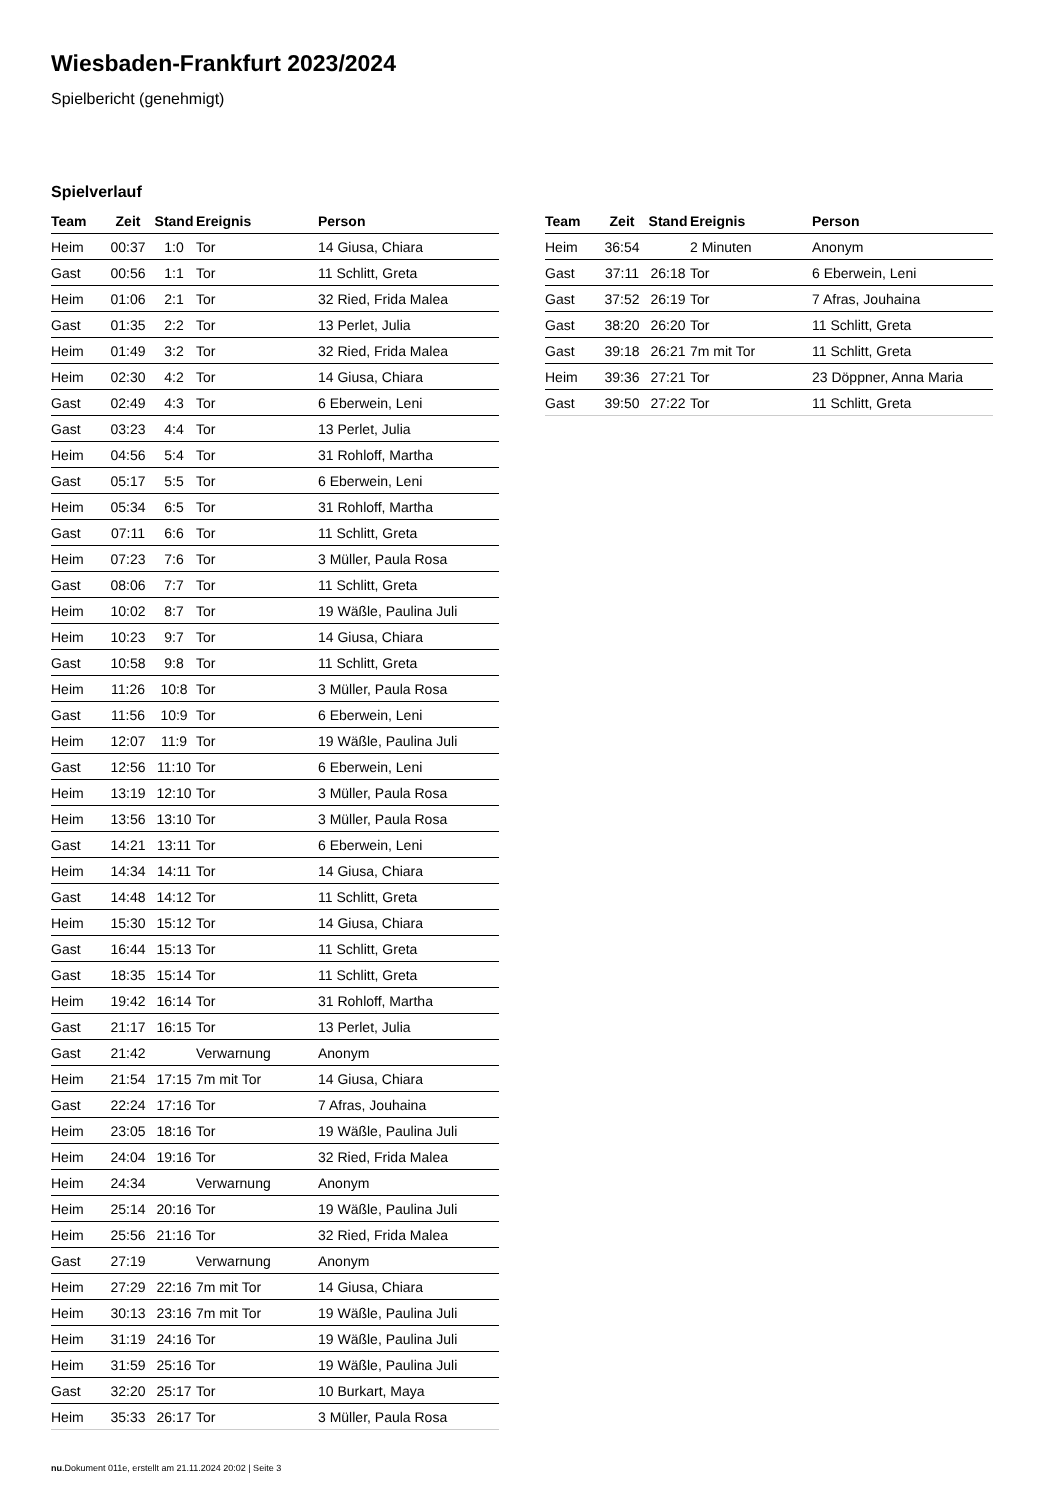Wiesbaden-Frankfurt 2023/2024
Spielbericht (genehmigt)
Spielverlauf
| Team | Zeit | Stand | Ereignis | Person |
| --- | --- | --- | --- | --- |
| Heim | 00:37 | 1:0 | Tor | 14 Giusa, Chiara |
| Gast | 00:56 | 1:1 | Tor | 11 Schlitt, Greta |
| Heim | 01:06 | 2:1 | Tor | 32 Ried, Frida Malea |
| Gast | 01:35 | 2:2 | Tor | 13 Perlet, Julia |
| Heim | 01:49 | 3:2 | Tor | 32 Ried, Frida Malea |
| Heim | 02:30 | 4:2 | Tor | 14 Giusa, Chiara |
| Gast | 02:49 | 4:3 | Tor | 6 Eberwein, Leni |
| Gast | 03:23 | 4:4 | Tor | 13 Perlet, Julia |
| Heim | 04:56 | 5:4 | Tor | 31 Rohloff, Martha |
| Gast | 05:17 | 5:5 | Tor | 6 Eberwein, Leni |
| Heim | 05:34 | 6:5 | Tor | 31 Rohloff, Martha |
| Gast | 07:11 | 6:6 | Tor | 11 Schlitt, Greta |
| Heim | 07:23 | 7:6 | Tor | 3 Müller, Paula Rosa |
| Gast | 08:06 | 7:7 | Tor | 11 Schlitt, Greta |
| Heim | 10:02 | 8:7 | Tor | 19 Wäßle, Paulina Juli |
| Heim | 10:23 | 9:7 | Tor | 14 Giusa, Chiara |
| Gast | 10:58 | 9:8 | Tor | 11 Schlitt, Greta |
| Heim | 11:26 | 10:8 | Tor | 3 Müller, Paula Rosa |
| Gast | 11:56 | 10:9 | Tor | 6 Eberwein, Leni |
| Heim | 12:07 | 11:9 | Tor | 19 Wäßle, Paulina Juli |
| Gast | 12:56 | 11:10 | Tor | 6 Eberwein, Leni |
| Heim | 13:19 | 12:10 | Tor | 3 Müller, Paula Rosa |
| Heim | 13:56 | 13:10 | Tor | 3 Müller, Paula Rosa |
| Gast | 14:21 | 13:11 | Tor | 6 Eberwein, Leni |
| Heim | 14:34 | 14:11 | Tor | 14 Giusa, Chiara |
| Gast | 14:48 | 14:12 | Tor | 11 Schlitt, Greta |
| Heim | 15:30 | 15:12 | Tor | 14 Giusa, Chiara |
| Gast | 16:44 | 15:13 | Tor | 11 Schlitt, Greta |
| Gast | 18:35 | 15:14 | Tor | 11 Schlitt, Greta |
| Heim | 19:42 | 16:14 | Tor | 31 Rohloff, Martha |
| Gast | 21:17 | 16:15 | Tor | 13 Perlet, Julia |
| Gast | 21:42 | | Verwarnung | Anonym |
| Heim | 21:54 | 17:15 | 7m mit Tor | 14 Giusa, Chiara |
| Gast | 22:24 | 17:16 | Tor | 7 Afras, Jouhaina |
| Heim | 23:05 | 18:16 | Tor | 19 Wäßle, Paulina Juli |
| Heim | 24:04 | 19:16 | Tor | 32 Ried, Frida Malea |
| Heim | 24:34 | | Verwarnung | Anonym |
| Heim | 25:14 | 20:16 | Tor | 19 Wäßle, Paulina Juli |
| Heim | 25:56 | 21:16 | Tor | 32 Ried, Frida Malea |
| Gast | 27:19 | | Verwarnung | Anonym |
| Heim | 27:29 | 22:16 | 7m mit Tor | 14 Giusa, Chiara |
| Heim | 30:13 | 23:16 | 7m mit Tor | 19 Wäßle, Paulina Juli |
| Heim | 31:19 | 24:16 | Tor | 19 Wäßle, Paulina Juli |
| Heim | 31:59 | 25:16 | Tor | 19 Wäßle, Paulina Juli |
| Gast | 32:20 | 25:17 | Tor | 10 Burkart, Maya |
| Heim | 35:33 | 26:17 | Tor | 3 Müller, Paula Rosa |
| Team | Zeit | Stand | Ereignis | Person |
| --- | --- | --- | --- | --- |
| Heim | 36:54 | | 2 Minuten | Anonym |
| Gast | 37:11 | 26:18 | Tor | 6 Eberwein, Leni |
| Gast | 37:52 | 26:19 | Tor | 7 Afras, Jouhaina |
| Gast | 38:20 | 26:20 | Tor | 11 Schlitt, Greta |
| Gast | 39:18 | 26:21 | 7m mit Tor | 11 Schlitt, Greta |
| Heim | 39:36 | 27:21 | Tor | 23 Döppner, Anna Maria |
| Gast | 39:50 | 27:22 | Tor | 11 Schlitt, Greta |
nu.Dokument 011e, erstellt am 21.11.2024 20:02 | Seite 3